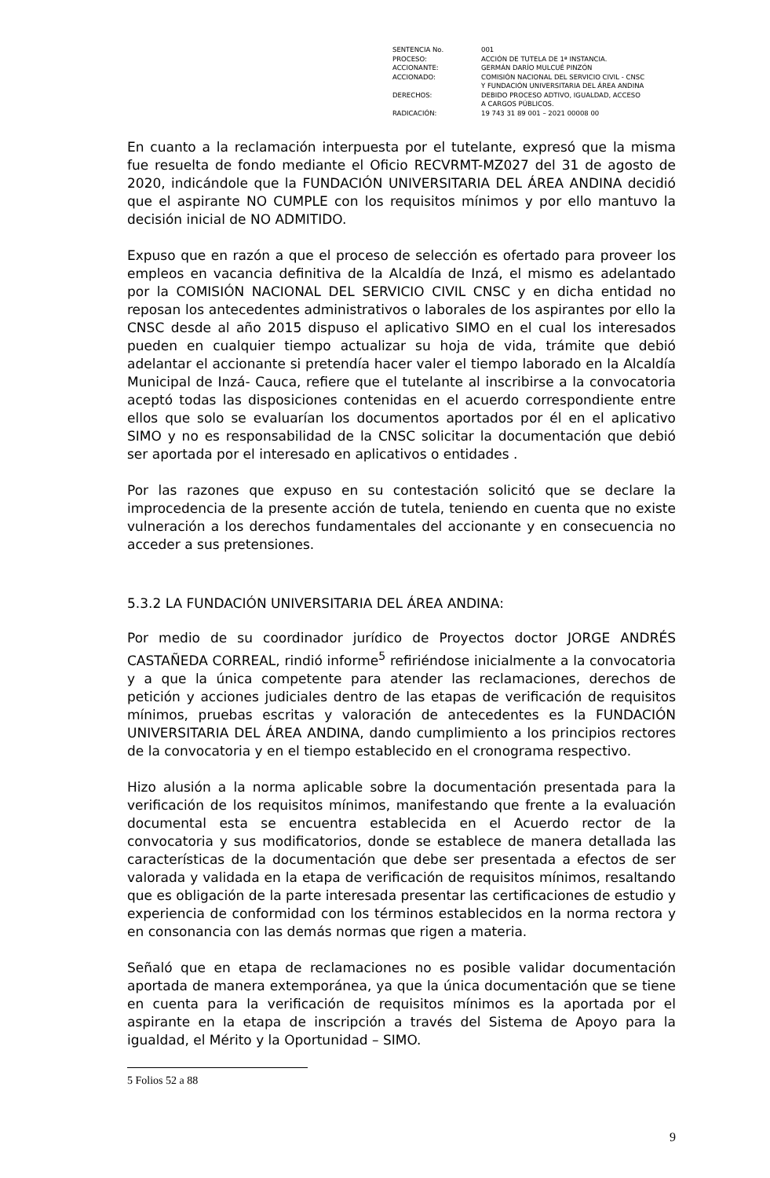| SENTENCIA No. | 001 |
| PROCESO: | ACCIÓN DE TUTELA DE 1ª INSTANCIA. |
| ACCIONANTE: | GERMÁN DARÍO MULCUÉ PINZÓN |
| ACCIONADO: | COMISIÓN NACIONAL DEL SERVICIO CIVIL - CNSC Y FUNDACIÓN UNIVERSITARIA DEL ÁREA ANDINA |
| DERECHOS: | DEBIDO PROCESO ADTIVO, IGUALDAD, ACCESO A CARGOS PÚBLICOS. |
| RADICACIÓN: | 19 743 31 89 001 – 2021 00008 00 |
En cuanto a la reclamación interpuesta por el tutelante, expresó que la misma fue resuelta de fondo mediante el Oficio RECVRMT-MZ027 del 31 de agosto de 2020, indicándole que la FUNDACIÓN UNIVERSITARIA DEL ÁREA ANDINA decidió que el aspirante NO CUMPLE con los requisitos mínimos y por ello mantuvo la decisión inicial de NO ADMITIDO.
Expuso que en razón a que el proceso de selección es ofertado para proveer los empleos en vacancia definitiva de la Alcaldía de Inzá, el mismo es adelantado por la COMISIÓN NACIONAL DEL SERVICIO CIVIL CNSC y en dicha entidad no reposan los antecedentes administrativos o laborales de los aspirantes por ello la CNSC desde al año 2015 dispuso el aplicativo SIMO en el cual los interesados pueden en cualquier tiempo actualizar su hoja de vida, trámite que debió adelantar el accionante si pretendía hacer valer el tiempo laborado en la Alcaldía Municipal de Inzá- Cauca, refiere que el tutelante al inscribirse a la convocatoria aceptó todas las disposiciones contenidas en el acuerdo correspondiente entre ellos que solo se evaluarían los documentos aportados por él en el aplicativo SIMO y no es responsabilidad de la CNSC solicitar la documentación que debió ser aportada por el interesado en aplicativos o entidades .
Por las razones que expuso en su contestación solicitó que se declare la improcedencia de la presente acción de tutela, teniendo en cuenta que no existe vulneración a los derechos fundamentales del accionante y en consecuencia no acceder a sus pretensiones.
5.3.2 LA FUNDACIÓN UNIVERSITARIA DEL ÁREA ANDINA:
Por medio de su coordinador jurídico de Proyectos doctor JORGE ANDRÉS CASTAÑEDA CORREAL, rindió informe<sup>5</sup> refiriéndose inicialmente a la convocatoria y a que la única competente para atender las reclamaciones, derechos de petición y acciones judiciales dentro de las etapas de verificación de requisitos mínimos, pruebas escritas y valoración de antecedentes es la FUNDACIÓN UNIVERSITARIA DEL ÁREA ANDINA, dando cumplimiento a los principios rectores de la convocatoria y en el tiempo establecido en el cronograma respectivo.
Hizo alusión a la norma aplicable sobre la documentación presentada para la verificación de los requisitos mínimos, manifestando que frente a la evaluación documental esta se encuentra establecida en el Acuerdo rector de la convocatoria y sus modificatorios, donde se establece de manera detallada las características de la documentación que debe ser presentada a efectos de ser valorada y validada en la etapa de verificación de requisitos mínimos, resaltando que es obligación de la parte interesada presentar las certificaciones de estudio y experiencia de conformidad con los términos establecidos en la norma rectora y en consonancia con las demás normas que rigen a materia.
Señaló que en etapa de reclamaciones no es posible validar documentación aportada de manera extemporánea, ya que la única documentación que se tiene en cuenta para la verificación de requisitos mínimos es la aportada por el aspirante en la etapa de inscripción a través del Sistema de Apoyo para la igualdad, el Mérito y la Oportunidad – SIMO.
5 Folios 52 a 88
9